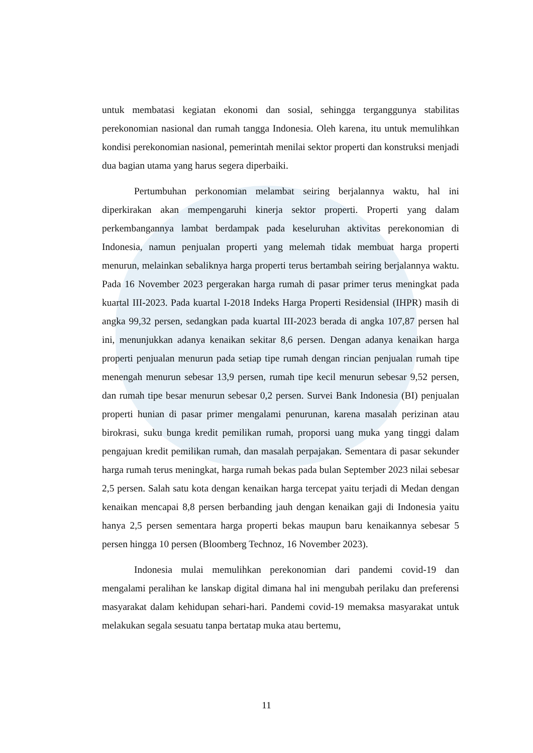untuk membatasi kegiatan ekonomi dan sosial, sehingga terganggunya stabilitas perekonomian nasional dan rumah tangga Indonesia. Oleh karena, itu untuk memulihkan kondisi perekonomian nasional, pemerintah menilai sektor properti dan konstruksi menjadi dua bagian utama yang harus segera diperbaiki.
Pertumbuhan perkonomian melambat seiring berjalannya waktu, hal ini diperkirakan akan mempengaruhi kinerja sektor properti. Properti yang dalam perkembangannya lambat berdampak pada keseluruhan aktivitas perekonomian di Indonesia, namun penjualan properti yang melemah tidak membuat harga properti menurun, melainkan sebaliknya harga properti terus bertambah seiring berjalannya waktu. Pada 16 November 2023 pergerakan harga rumah di pasar primer terus meningkat pada kuartal III-2023. Pada kuartal I-2018 Indeks Harga Properti Residensial (IHPR) masih di angka 99,32 persen, sedangkan pada kuartal III-2023 berada di angka 107,87 persen hal ini, menunjukkan adanya kenaikan sekitar 8,6 persen. Dengan adanya kenaikan harga properti penjualan menurun pada setiap tipe rumah dengan rincian penjualan rumah tipe menengah menurun sebesar 13,9 persen, rumah tipe kecil menurun sebesar 9,52 persen, dan rumah tipe besar menurun sebesar 0,2 persen. Survei Bank Indonesia (BI) penjualan properti hunian di pasar primer mengalami penurunan, karena masalah perizinan atau birokrasi, suku bunga kredit pemilikan rumah, proporsi uang muka yang tinggi dalam pengajuan kredit pemilikan rumah, dan masalah perpajakan. Sementara di pasar sekunder harga rumah terus meningkat, harga rumah bekas pada bulan September 2023 nilai sebesar 2,5 persen. Salah satu kota dengan kenaikan harga tercepat yaitu terjadi di Medan dengan kenaikan mencapai 8,8 persen berbanding jauh dengan kenaikan gaji di Indonesia yaitu hanya 2,5 persen sementara harga properti bekas maupun baru kenaikannya sebesar 5 persen hingga 10 persen (Bloomberg Technoz, 16 November 2023).
Indonesia mulai memulihkan perekonomian dari pandemi covid-19 dan mengalami peralihan ke lanskap digital dimana hal ini mengubah perilaku dan preferensi masyarakat dalam kehidupan sehari-hari. Pandemi covid-19 memaksa masyarakat untuk melakukan segala sesuatu tanpa bertatap muka atau bertemu,
11